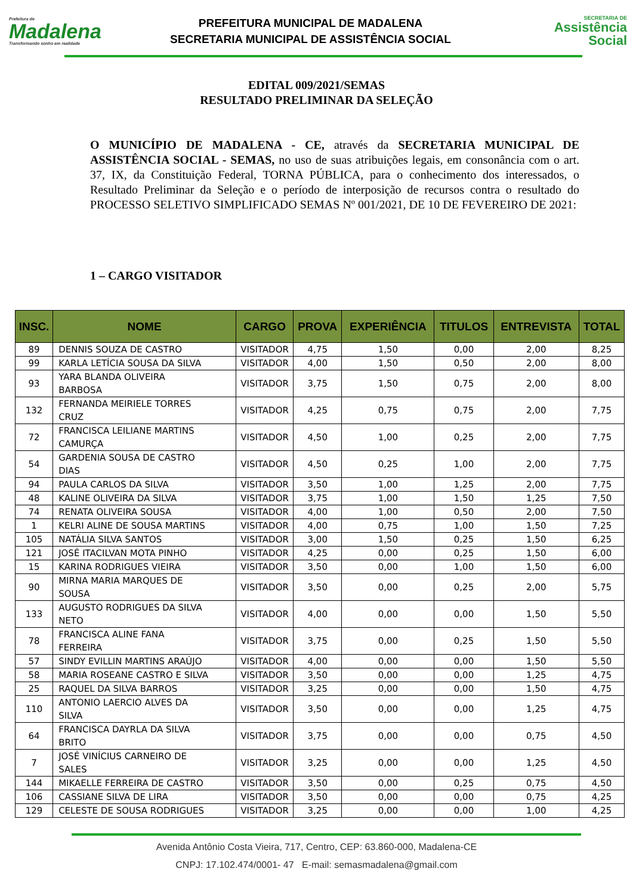Prefeitura de
Madalena
Transformando sonho em realidade
PREFEITURA MUNICIPAL DE MADALENA
SECRETARIA MUNICIPAL DE ASSISTÊNCIA SOCIAL
SECRETARIA DE
Assistência
Social
EDITAL 009/2021/SEMAS
RESULTADO PRELIMINAR DA SELEÇÃO
O MUNICÍPIO DE MADALENA - CE, através da SECRETARIA MUNICIPAL DE ASSISTÊNCIA SOCIAL - SEMAS, no uso de suas atribuições legais, em consonância com o art. 37, IX, da Constituição Federal, TORNA PÚBLICA, para o conhecimento dos interessados, o Resultado Preliminar da Seleção e o período de interposição de recursos contra o resultado do PROCESSO SELETIVO SIMPLIFICADO SEMAS Nº 001/2021, DE 10 DE FEVEREIRO DE 2021:
1 – CARGO VISITADOR
| INSC. | NOME | CARGO | PROVA | EXPERIÊNCIA | TITULOS | ENTREVISTA | TOTAL |
| --- | --- | --- | --- | --- | --- | --- | --- |
| 89 | DENNIS SOUZA DE CASTRO | VISITADOR | 4,75 | 1,50 | 0,00 | 2,00 | 8,25 |
| 99 | KARLA LETÍCIA SOUSA DA SILVA | VISITADOR | 4,00 | 1,50 | 0,50 | 2,00 | 8,00 |
| 93 | YARA BLANDA OLIVEIRA BARBOSA | VISITADOR | 3,75 | 1,50 | 0,75 | 2,00 | 8,00 |
| 132 | FERNANDA MEIRIELE TORRES CRUZ | VISITADOR | 4,25 | 0,75 | 0,75 | 2,00 | 7,75 |
| 72 | FRANCISCA LEILIANE MARTINS CAMURÇA | VISITADOR | 4,50 | 1,00 | 0,25 | 2,00 | 7,75 |
| 54 | GARDENIA SOUSA DE CASTRO DIAS | VISITADOR | 4,50 | 0,25 | 1,00 | 2,00 | 7,75 |
| 94 | PAULA CARLOS DA SILVA | VISITADOR | 3,50 | 1,00 | 1,25 | 2,00 | 7,75 |
| 48 | KALINE OLIVEIRA DA SILVA | VISITADOR | 3,75 | 1,00 | 1,50 | 1,25 | 7,50 |
| 74 | RENATA OLIVEIRA SOUSA | VISITADOR | 4,00 | 1,00 | 0,50 | 2,00 | 7,50 |
| 1 | KELRI ALINE DE SOUSA MARTINS | VISITADOR | 4,00 | 0,75 | 1,00 | 1,50 | 7,25 |
| 105 | NATÁLIA SILVA SANTOS | VISITADOR | 3,00 | 1,50 | 0,25 | 1,50 | 6,25 |
| 121 | JOSÉ ITACILVAN MOTA PINHO | VISITADOR | 4,25 | 0,00 | 0,25 | 1,50 | 6,00 |
| 15 | KARINA RODRIGUES VIEIRA | VISITADOR | 3,50 | 0,00 | 1,00 | 1,50 | 6,00 |
| 90 | MIRNA MARIA MARQUES DE SOUSA | VISITADOR | 3,50 | 0,00 | 0,25 | 2,00 | 5,75 |
| 133 | AUGUSTO RODRIGUES DA SILVA NETO | VISITADOR | 4,00 | 0,00 | 0,00 | 1,50 | 5,50 |
| 78 | FRANCISCA ALINE FANA FERREIRA | VISITADOR | 3,75 | 0,00 | 0,25 | 1,50 | 5,50 |
| 57 | SINDY EVILLIN MARTINS ARAÚJO | VISITADOR | 4,00 | 0,00 | 0,00 | 1,50 | 5,50 |
| 58 | MARIA ROSEANE CASTRO E SILVA | VISITADOR | 3,50 | 0,00 | 0,00 | 1,25 | 4,75 |
| 25 | RAQUEL DA SILVA BARROS | VISITADOR | 3,25 | 0,00 | 0,00 | 1,50 | 4,75 |
| 110 | ANTONIO LAERCIO ALVES DA SILVA | VISITADOR | 3,50 | 0,00 | 0,00 | 1,25 | 4,75 |
| 64 | FRANCISCA DAYRLA DA SILVA BRITO | VISITADOR | 3,75 | 0,00 | 0,00 | 0,75 | 4,50 |
| 7 | JOSÉ VINÍCIUS CARNEIRO DE SALES | VISITADOR | 3,25 | 0,00 | 0,00 | 1,25 | 4,50 |
| 144 | MIKAELLE FERREIRA DE CASTRO | VISITADOR | 3,50 | 0,00 | 0,25 | 0,75 | 4,50 |
| 106 | CASSIANE SILVA DE LIRA | VISITADOR | 3,50 | 0,00 | 0,00 | 0,75 | 4,25 |
| 129 | CELESTE DE SOUSA RODRIGUES | VISITADOR | 3,25 | 0,00 | 0,00 | 1,00 | 4,25 |
Avenida Antônio Costa Vieira, 717, Centro, CEP: 63.860-000, Madalena-CE
CNPJ: 17.102.474/0001- 47 E-mail: semasmadalena@gmail.com